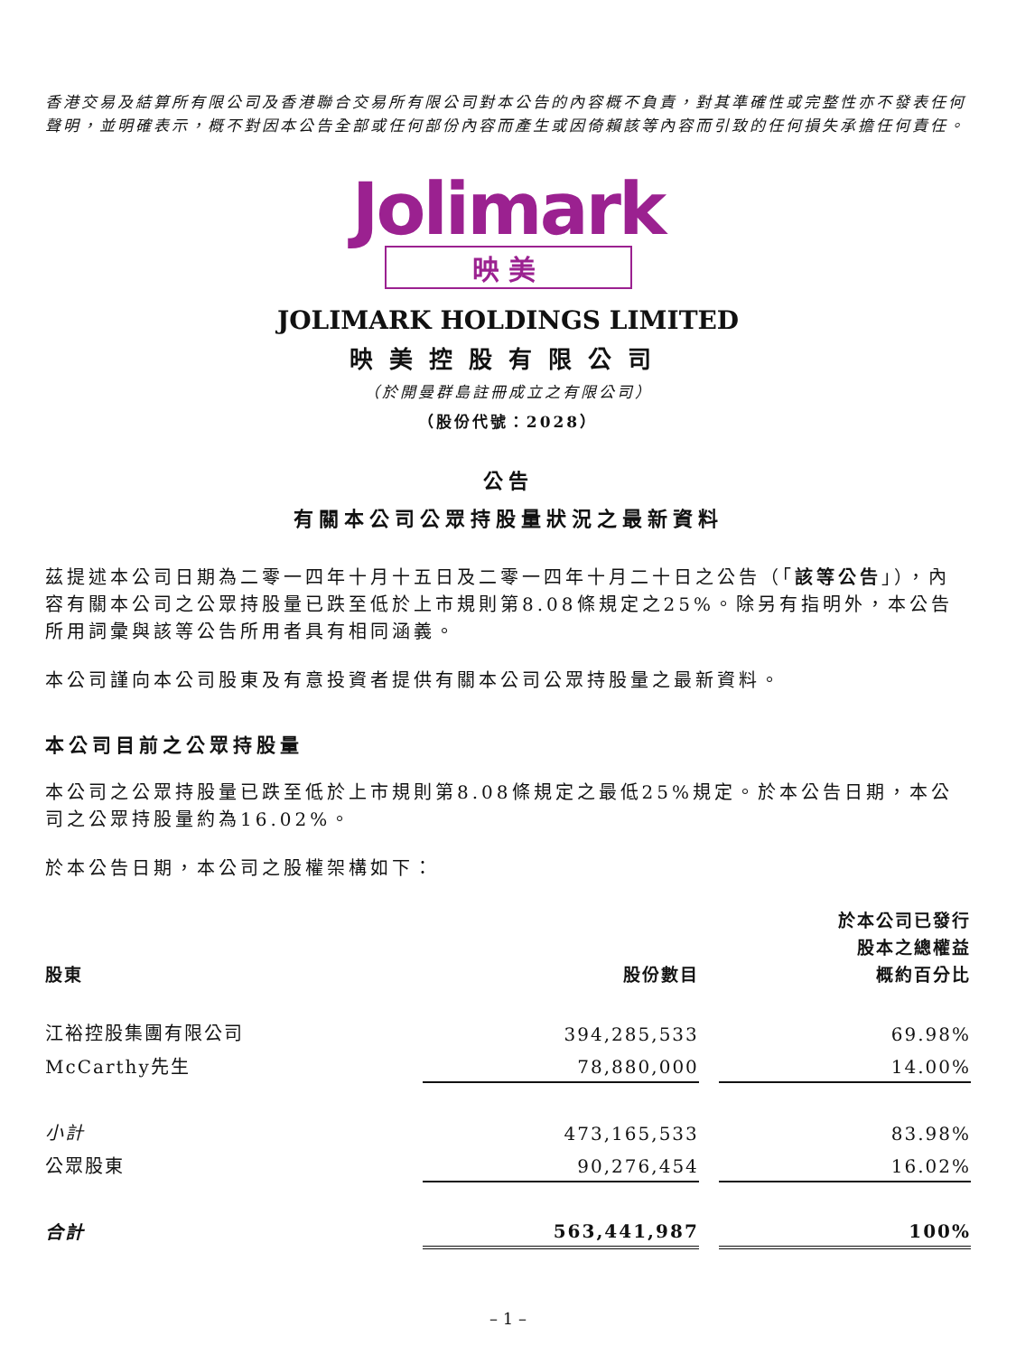香港交易及結算所有限公司及香港聯合交易所有限公司對本公告的內容概不負責，對其準確性或完整性亦不發表任何聲明，並明確表示，概不對因本公告全部或任何部份內容而產生或因倚賴該等內容而引致的任何損失承擔任何責任。
Jolimark
映美
JOLIMARK HOLDINGS LIMITED
映美控股有限公司
（於開曼群島註冊成立之有限公司）
（股份代號：2028）
公告
有關本公司公眾持股量狀況之最新資料
茲提述本公司日期為二零一四年十月十五日及二零一四年十月二十日之公告（「該等公告」），內容有關本公司之公眾持股量已跌至低於上市規則第8.08條規定之25%。除另有指明外，本公告所用詞彙與該等公告所用者具有相同涵義。
本公司謹向本公司股東及有意投資者提供有關本公司公眾持股量之最新資料。
本公司目前之公眾持股量
本公司之公眾持股量已跌至低於上市規則第8.08條規定之最低25%規定。於本公告日期，本公司之公眾持股量約為16.02%。
於本公告日期，本公司之股權架構如下：
| 股東 | 股份數目 | | 於本公司已發行 股本之總權益 概約百分比 |
| --- | --- | --- | --- |
| 江裕控股集團有限公司 | 394,285,533 | | 69.98% |
| McCarthy先生 | 78,880,000 | | 14.00% |
| 小計 | 473,165,533 | | 83.98% |
| 公眾股東 | 90,276,454 | | 16.02% |
| 合計 | 563,441,987 | | 100% |
– 1 –